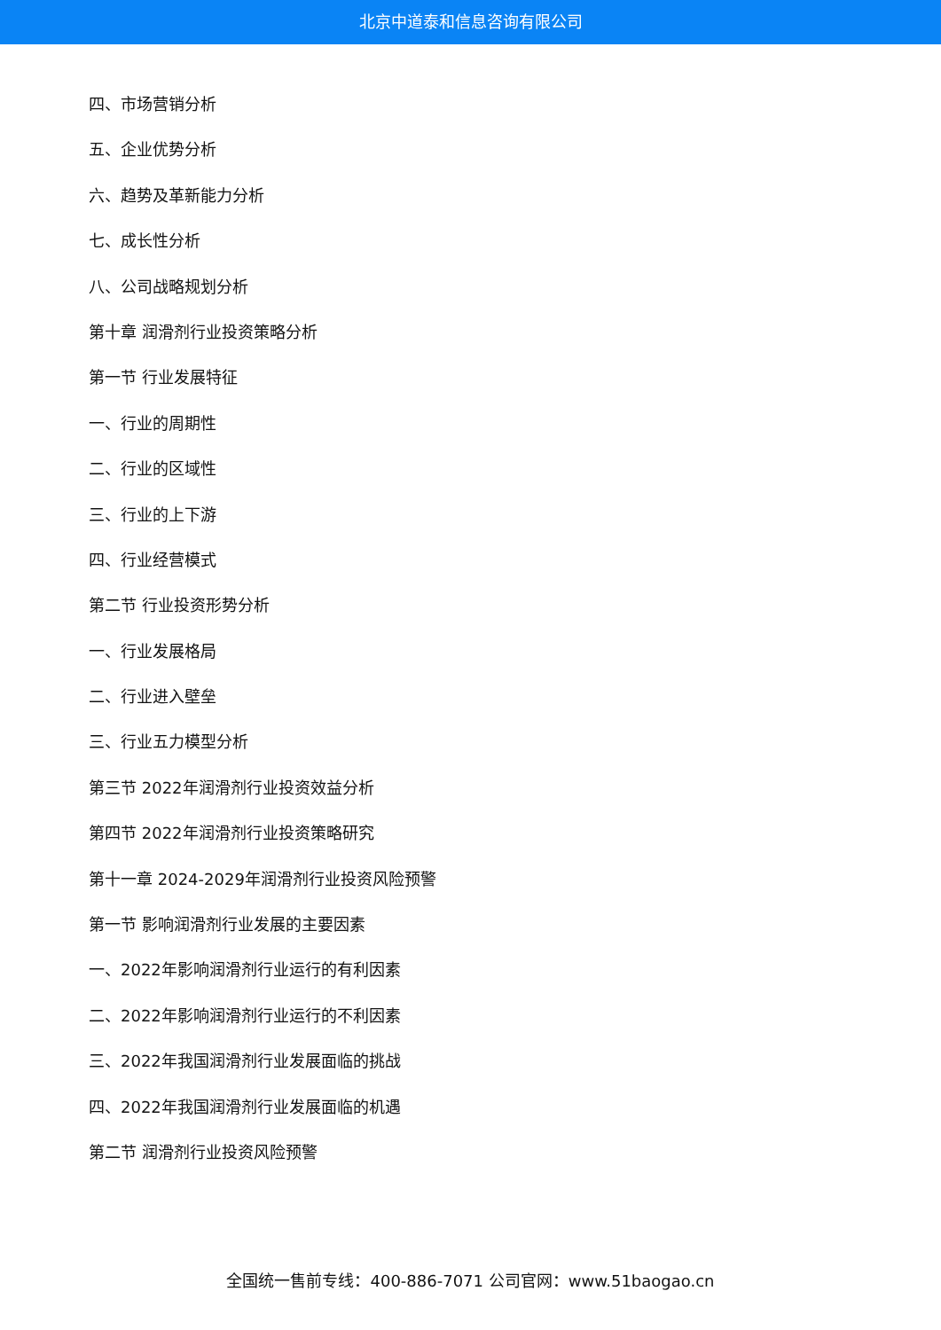北京中道泰和信息咨询有限公司
四、市场营销分析
五、企业优势分析
六、趋势及革新能力分析
七、成长性分析
八、公司战略规划分析
第十章 润滑剂行业投资策略分析
第一节 行业发展特征
一、行业的周期性
二、行业的区域性
三、行业的上下游
四、行业经营模式
第二节 行业投资形势分析
一、行业发展格局
二、行业进入壁垒
三、行业五力模型分析
第三节 2022年润滑剂行业投资效益分析
第四节 2022年润滑剂行业投资策略研究
第十一章 2024-2029年润滑剂行业投资风险预警
第一节 影响润滑剂行业发展的主要因素
一、2022年影响润滑剂行业运行的有利因素
二、2022年影响润滑剂行业运行的不利因素
三、2022年我国润滑剂行业发展面临的挑战
四、2022年我国润滑剂行业发展面临的机遇
第二节 润滑剂行业投资风险预警
全国统一售前专线：400-886-7071 公司官网：www.51baogao.cn